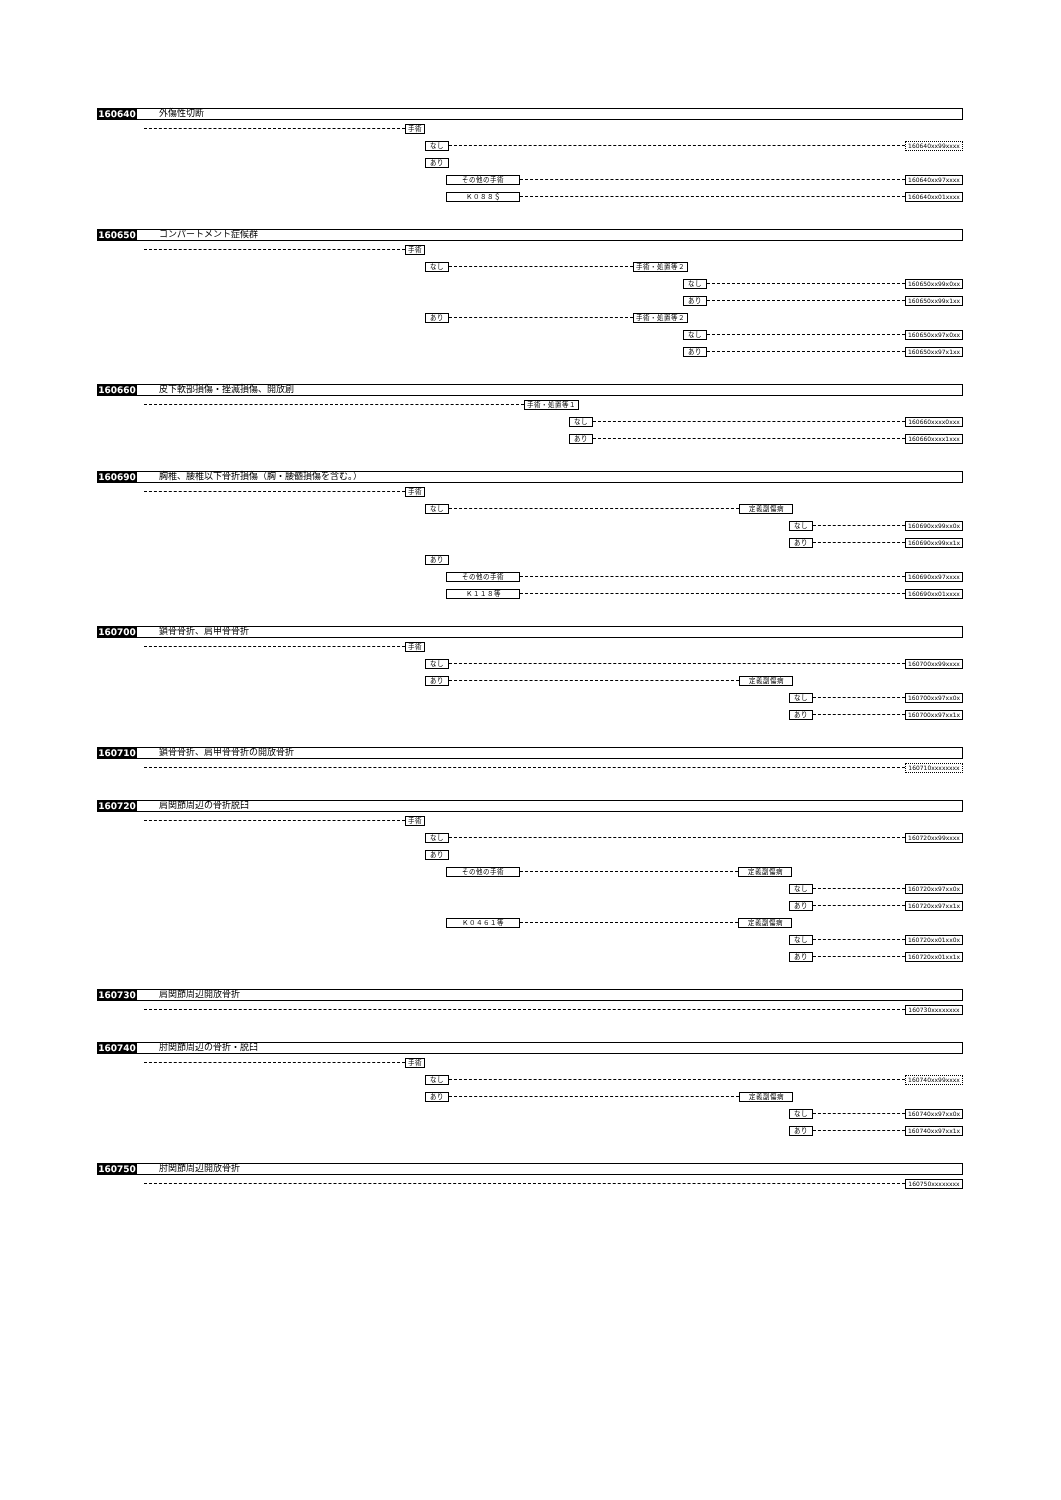160640
外傷性切断
手術
なし 160640xx99xxxx
あり
その他の手術 160640xx97xxxx
Ｋ０８８＄ 160640xx01xxxx
160650
コンパートメント症候群
手術
なし 手術・処置等２
なし 160650xx99x0xx
あり 160650xx99x1xx
あり 手術・処置等２
なし 160650xx97x0xx
あり 160650xx97x1xx
160660
皮下軟部損傷・挫滅損傷、開放創
手術・処置等１
なし 160660xxxx0xxx
あり 160660xxxx1xxx
160690
胸椎、腰椎以下骨折損傷（胸・腰髄損傷を含む。）
手術
なし 定義副傷病
なし 160690xx99xx0x
あり 160690xx99xx1x
あり
その他の手術 160690xx97xxxx
Ｋ１１８等 160690xx01xxxx
160700
鎖骨骨折、肩甲骨骨折
手術
なし 160700xx99xxxx
あり 定義副傷病
なし 160700xx97xx0x
あり 160700xx97xx1x
160710
鎖骨骨折、肩甲骨骨折の開放骨折
160710xxxxxxxx
160720
肩関節周辺の骨折脱臼
手術
なし 160720xx99xxxx
あり
その他の手術 定義副傷病
なし 160720xx97xx0x
あり 160720xx97xx1x
Ｋ０４６１等 定義副傷病
なし 160720xx01xx0x
あり 160720xx01xx1x
160730
肩関節周辺開放骨折
160730xxxxxxxx
160740
肘関節周辺の骨折・脱臼
手術
なし 160740xx99xxxx
あり 定義副傷病
なし 160740xx97xx0x
あり 160740xx97xx1x
160750
肘関節周辺開放骨折
160750xxxxxxxx